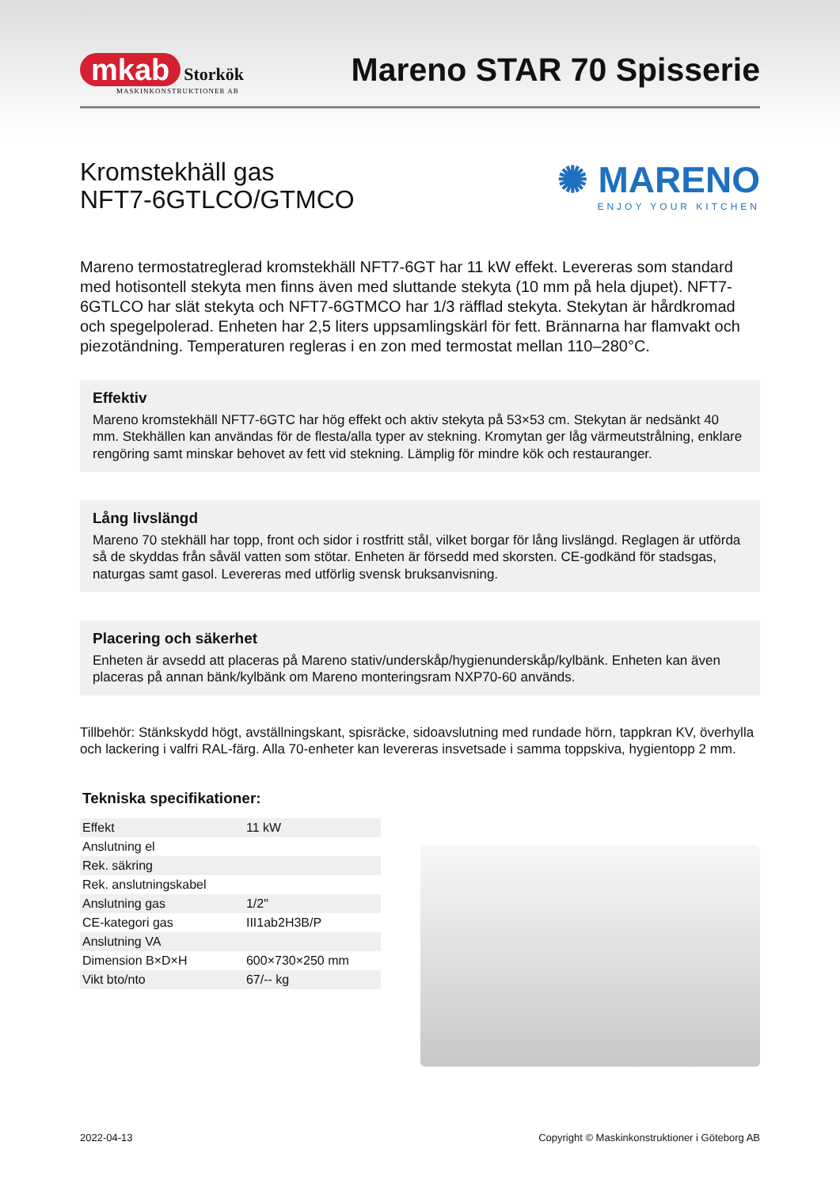mkab Storkök
MASKINKONSTRUKTIONER AB
Mareno STAR 70 Spisserie
Kromstekhäll gas
NFT7-6GTLCO/GTMCO
✺ MARENO
ENJOY YOUR KITCHEN
Mareno termostatreglerad kromstekhäll NFT7-6GT har 11 kW effekt. Levereras som standard med hotisontell stekyta men finns även med sluttande stekyta (10 mm på hela djupet). NFT7-6GTLCO har slät stekyta och NFT7-6GTMCO har 1/3 räfflad stekyta. Stekytan är hårdkromad och spegelpolerad. Enheten har 2,5 liters uppsamlingskärl för fett. Brännarna har flamvakt och piezotändning. Temperaturen regleras i en zon med termostat mellan 110–280°C.
Effektiv
Mareno kromstekhäll NFT7-6GTC har hög effekt och aktiv stekyta på 53×53 cm. Stekytan är nedsänkt 40 mm. Stekhällen kan användas för de flesta/alla typer av stekning. Kromytan ger låg värmeutstrålning, enklare rengöring samt minskar behovet av fett vid stekning. Lämplig för mindre kök och restauranger.
Lång livslängd
Mareno 70 stekhäll har topp, front och sidor i rostfritt stål, vilket borgar för lång livslängd. Reglagen är utförda så de skyddas från såväl vatten som stötar. Enheten är försedd med skorsten. CE-godkänd för stadsgas, naturgas samt gasol. Levereras med utförlig svensk bruksanvisning.
Placering och säkerhet
Enheten är avsedd att placeras på Mareno stativ/underskåp/hygienunderskåp/kylbänk. Enheten kan även placeras på annan bänk/kylbänk om Mareno monteringsram NXP70-60 används.
Tillbehör: Stänkskydd högt, avställningskant, spisräcke, sidoavslutning med rundade hörn, tappkran KV, överhylla och lackering i valfri RAL-färg. Alla 70-enheter kan levereras insvetsade i samma toppskiva, hygientopp 2 mm.
Tekniska specifikationer:
| Effekt | 11 kW |
| Anslutning el | |
| Rek. säkring | |
| Rek. anslutningskabel | |
| Anslutning gas | 1/2" |
| CE-kategori gas | III1ab2H3B/P |
| Anslutning VA | |
| Dimension B×D×H | 600×730×250 mm |
| Vikt bto/nto | 67/-- kg |
2022-04-13 Copyright © Maskinkonstruktioner i Göteborg AB